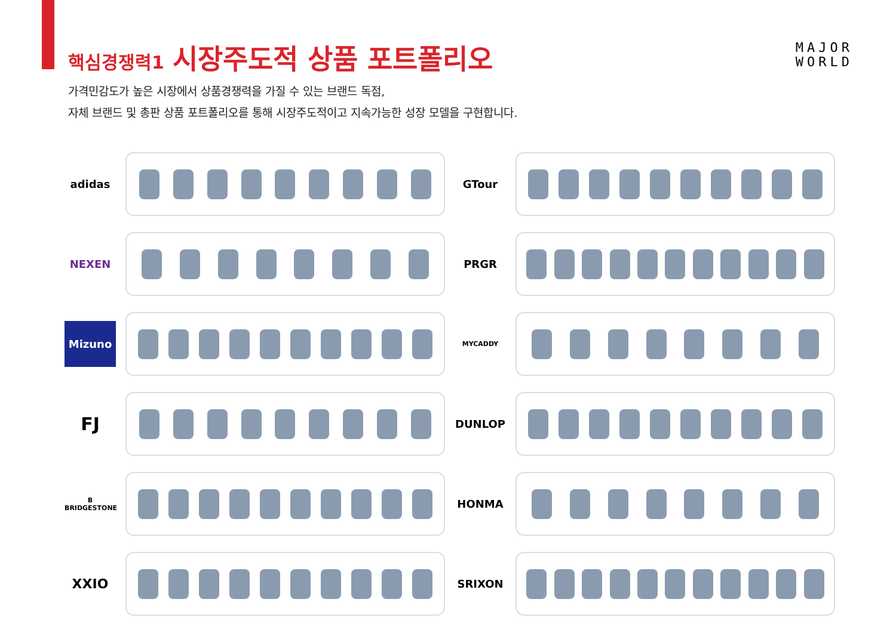핵심경쟁력1 시장주도적 상품 포트폴리오
MAJOR
WORLD
가격민감도가 높은 시장에서 상품경쟁력을 가질 수 있는 브랜드 독점,
자체 브랜드 및 총판 상품 포트폴리오를 통해 시장주도적이고 지속가능한 성장 모델을 구현합니다.
adidas
GTour
NEXEN
PRGR
Mizuno
MYCADDY
FJ
DUNLOP
B
BRIDGESTONE
HONMA
XXIO
SRIXON